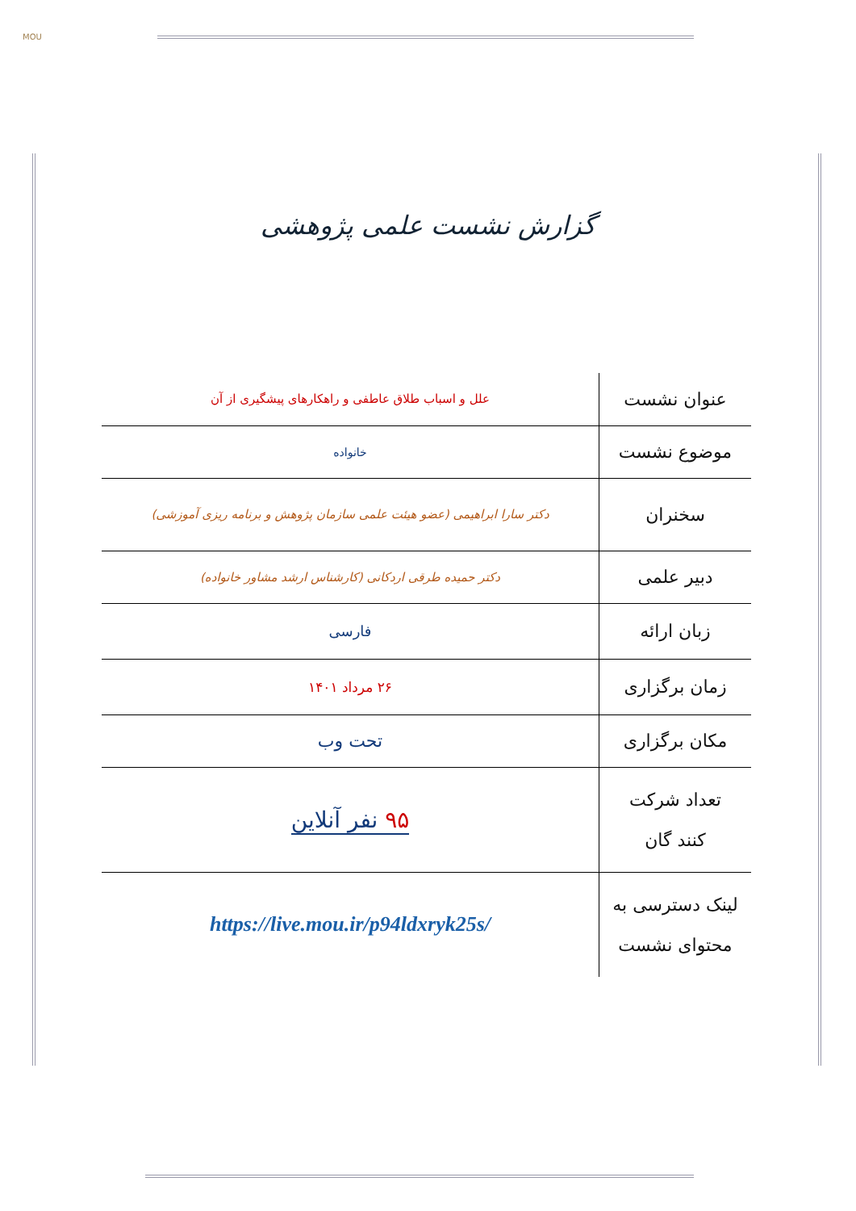MOU
گزارش نشست علمی پژوهشی
| عنوان نشست | علل و اسباب طلاق عاطفی و راهکارهای پیشگیری از آن |
| موضوع نشست | خانواده |
| سخنران | دکتر سارا ابراهیمی (عضو هیئت علمی سازمان پژوهش و برنامه ریزی آموزشی) |
| دبیر علمی | دکتر حمیده طرقی اردکانی (کارشناس ارشد مشاور خانواده) |
| زبان ارائه | فارسی |
| زمان برگزاری | ۲۶ مرداد ۱۴۰۱ |
| مکان برگزاری | تحت وب |
| تعداد شرکت کنند گان | ۹۵ نفر آنلاین |
| لینک دسترسی به محتوای نشست | https://live.mou.ir/p94ldxryk25s/ |